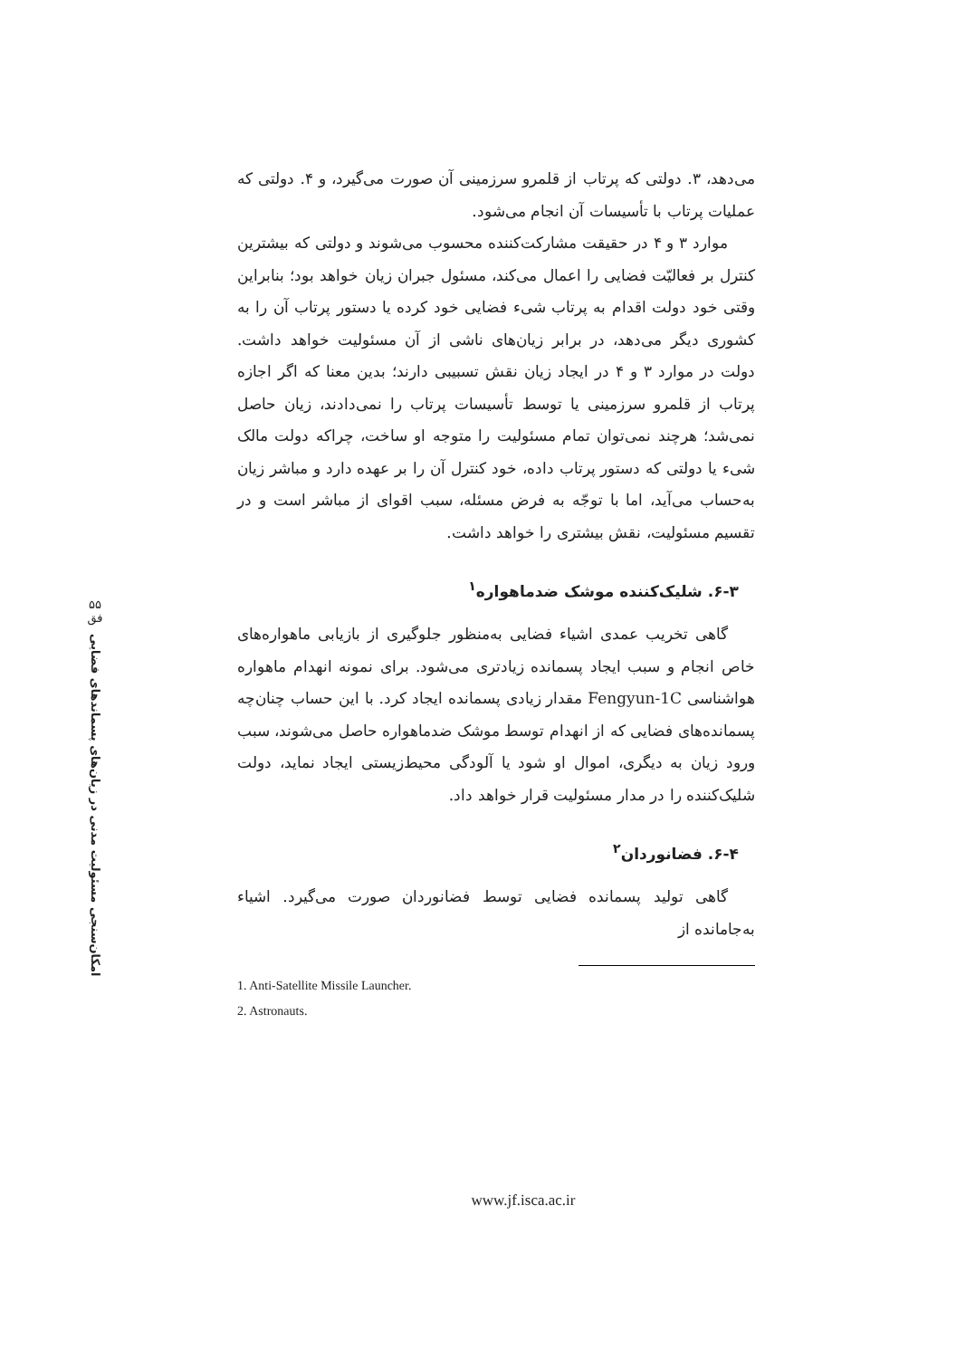۵۵
فق
امکان‌سنجی مسئولیت مدنی در زیان‌های پسماند‌های فضایی
می‌دهد، ۳. دولتی که پرتاب از قلمرو سرزمینی آن صورت می‌گیرد، و ۴. دولتی که عملیات پرتاب با تأسیسات آن انجام می‌شود.
موارد ۳ و ۴ در حقیقت مشارکت‌کننده محسوب می‌شوند و دولتی که بیشترین کنترل بر فعالیّت فضایی را اعمال می‌کند، مسئول جبران زیان خواهد بود؛ بنابراین وقتی خود دولت اقدام به پرتاب شیء فضایی خود کرده یا دستور پرتاب آن را به کشوری دیگر می‌دهد، در برابر زیان‌های ناشی از آن مسئولیت خواهد داشت. دولت در موارد ۳ و ۴ در ایجاد زیان نقش تسبیبی دارند؛ بدین معنا که اگر اجازه پرتاب از قلمرو سرزمینی یا توسط تأسیسات پرتاب را نمی‌دادند، زیان حاصل نمی‌شد؛ هرچند نمی‌توان تمام مسئولیت را متوجه او ساخت، چراکه دولت مالک شیء یا دولتی که دستور پرتاب داده، خود کنترل آن را بر عهده دارد و مباشر زیان به‌حساب می‌آید، اما با توجّه به فرض مسئله، سبب اقوای از مباشر است و در تقسیم مسئولیت، نقش بیشتری را خواهد داشت.
۶-۳. شلیک‌کننده موشک ضدماهواره<sup>۱</sup>
گاهی تخریب عمدی اشیاء فضایی به‌منظور جلوگیری از بازیابی ماهواره‌های خاص انجام و سبب ایجاد پسمانده زیادتری می‌شود. برای نمونه انهدام ماهواره هواشناسی Fengyun-1C مقدار زیادی پسمانده ایجاد کرد. با این حساب چنان‌چه پسمانده‌های فضایی که از انهدام توسط موشک ضدماهواره حاصل می‌شوند، سبب ورود زیان به دیگری، اموال او شود یا آلودگی محیط‌زیستی ایجاد نماید، دولت شلیک‌کننده را در مدار مسئولیت قرار خواهد داد.
۶-۴. فضانوردان<sup>۲</sup>
گاهی تولید پسمانده فضایی توسط فضانوردان صورت می‌گیرد. اشیاء به‌جامانده از
1. Anti-Satellite Missile Launcher.
2. Astronauts.
www.jf.isca.ac.ir